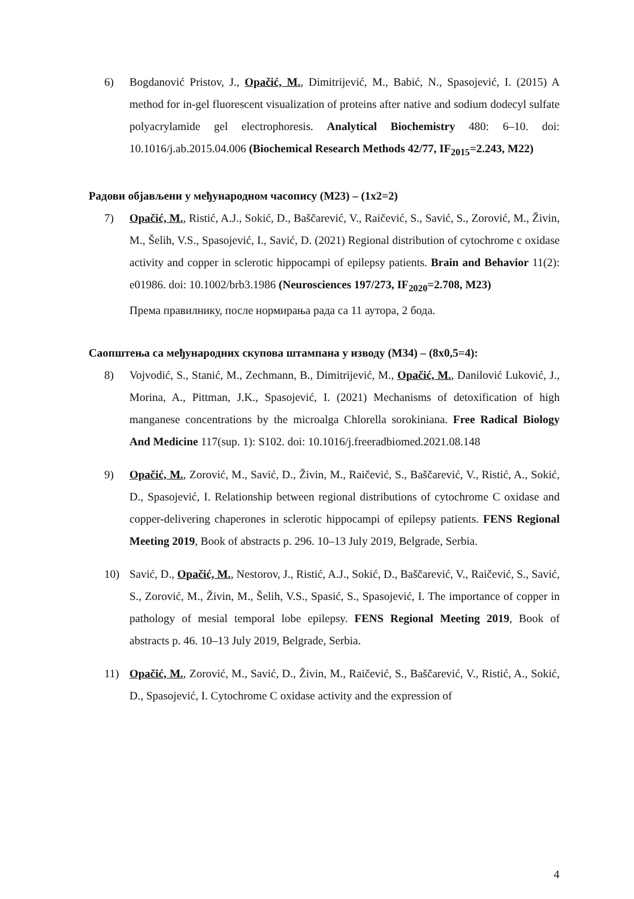6) Bogdanović Pristov, J., Opačić, M., Dimitrijević, M., Babić, N., Spasojević, I. (2015) A method for in-gel fluorescent visualization of proteins after native and sodium dodecyl sulfate polyacrylamide gel electrophoresis. Analytical Biochemistry 480: 6–10. doi: 10.1016/j.ab.2015.04.006 (Biochemical Research Methods 42/77, IF<sub>2015</sub>=2.243, M22)
Радови објављени у међународном часопису (М23) – (1x2=2)
7) Opačić, M., Ristić, A.J., Sokić, D., Baščarević, V., Raičević, S., Savić, S., Zorović, M., Živin, M., Šelih, V.S., Spasojević, I., Savić, D. (2021) Regional distribution of cytochrome c oxidase activity and copper in sclerotic hippocampi of epilepsy patients. Brain and Behavior 11(2): e01986. doi: 10.1002/brb3.1986 (Neurosciences 197/273, IF<sub>2020</sub>=2.708, M23)
Према правилнику, после нормирања рада са 11 аутора, 2 бода.
Саопштења са међународних скупова штампана у изводу (М34) – (8x0,5=4):
8) Vojvodić, S., Stanić, M., Zechmann, B., Dimitrijević, M., Opačić, M., Danilović Luković, J., Morina, A., Pittman, J.K., Spasojević, I. (2021) Mechanisms of detoxification of high manganese concentrations by the microalga Chlorella sorokiniana. Free Radical Biology And Medicine 117(sup. 1): S102. doi: 10.1016/j.freeradbiomed.2021.08.148
9) Opačić, M., Zorović, M., Savić, D., Živin, M., Raičević, S., Baščarević, V., Ristić, A., Sokić, D., Spasojević, I. Relationship between regional distributions of cytochrome C oxidase and copper-delivering chaperones in sclerotic hippocampi of epilepsy patients. FENS Regional Meeting 2019, Book of abstracts p. 296. 10–13 July 2019, Belgrade, Serbia.
10) Savić, D., Opačić, M., Nestorov, J., Ristić, A.J., Sokić, D., Baščarević, V., Raičević, S., Savić, S., Zorović, M., Živin, M., Šelih, V.S., Spasić, S., Spasojević, I. The importance of copper in pathology of mesial temporal lobe epilepsy. FENS Regional Meeting 2019, Book of abstracts p. 46. 10–13 July 2019, Belgrade, Serbia.
11) Opačić, M., Zorović, M., Savić, D., Živin, M., Raičević, S., Baščarević, V., Ristić, A., Sokić, D., Spasojević, I. Cytochrome C oxidase activity and the expression of
4